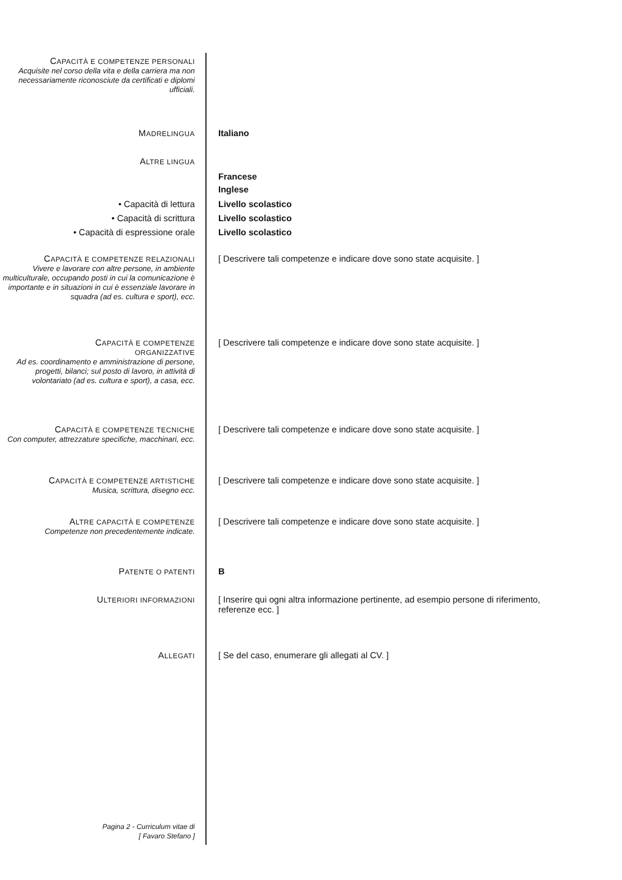CAPACITÀ E COMPETENZE PERSONALI
Acquisite nel corso della vita e della carriera ma non necessariamente riconosciute da certificati e diplomi ufficiali.
MADRELINGUA
Italiano
ALTRE LINGUA
Francese
Inglese
• Capacità di lettura
• Capacità di scrittura
• Capacità di espressione orale
Livello scolastico
Livello scolastico
Livello scolastico
CAPACITÀ E COMPETENZE RELAZIONALI
Vivere e lavorare con altre persone, in ambiente multiculturale, occupando posti in cui la comunicazione è importante e in situazioni in cui è essenziale lavorare in squadra (ad es. cultura e sport), ecc.
[ Descrivere tali competenze e indicare dove sono state acquisite. ]
CAPACITÀ E COMPETENZE
ORGANIZZATIVE
Ad es. coordinamento e amministrazione di persone, progetti, bilanci; sul posto di lavoro, in attività di volontariato (ad es. cultura e sport), a casa, ecc.
[ Descrivere tali competenze e indicare dove sono state acquisite. ]
CAPACITÀ E COMPETENZE TECNICHE
Con computer, attrezzature specifiche, macchinari, ecc.
[ Descrivere tali competenze e indicare dove sono state acquisite. ]
CAPACITÀ E COMPETENZE ARTISTICHE
Musica, scrittura, disegno ecc.
[ Descrivere tali competenze e indicare dove sono state acquisite. ]
ALTRE CAPACITÀ E COMPETENZE
Competenze non precedentemente indicate.
[ Descrivere tali competenze e indicare dove sono state acquisite. ]
PATENTE O PATENTI
B
ULTERIORI INFORMAZIONI
[ Inserire qui ogni altra informazione pertinente, ad esempio persone di riferimento, referenze ecc. ]
ALLEGATI
[ Se del caso, enumerare gli allegati al CV. ]
Pagina 2 - Curriculum vitae di
[ Favaro Stefano ]